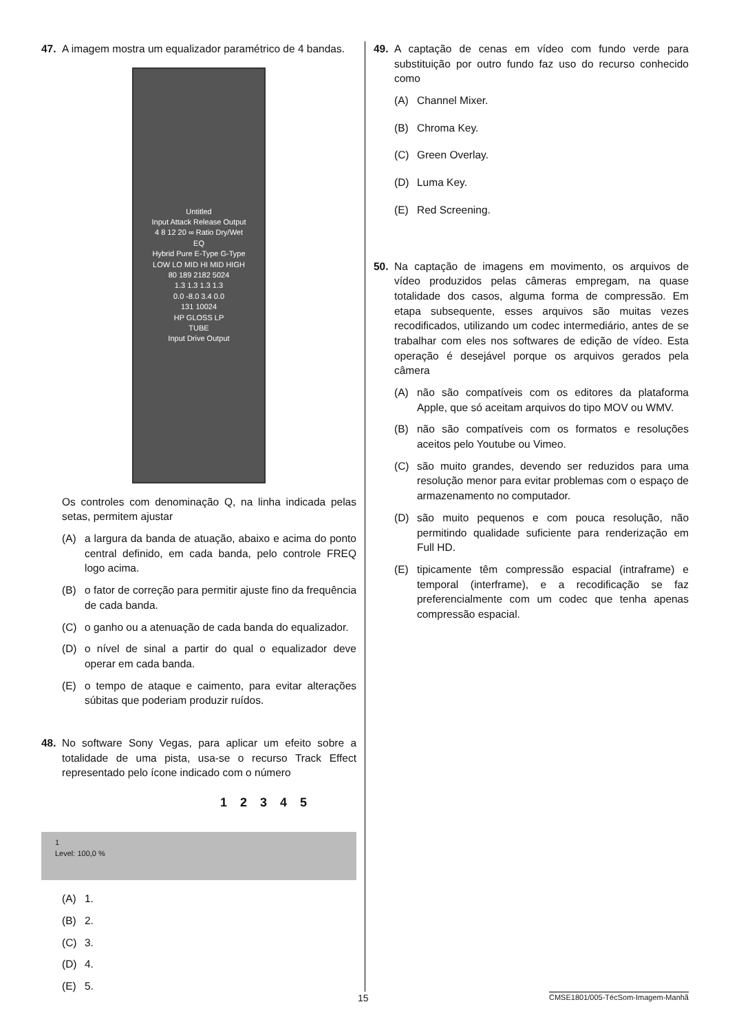47. A imagem mostra um equalizador paramétrico de 4 bandas.
Untitled
Input Attack Release Output
4 8 12 20 ∞ Ratio Dry/Wet
EQ
Hybrid Pure E-Type G-Type
LOW LO MID HI MID HIGH
80 189 2182 5024
1.3 1.3 1.3 1.3
0.0 -8.0 3.4 0.0
131 10024
HP GLOSS LP
TUBE
Input Drive Output
Os controles com denominação Q, na linha indicada pelas setas, permitem ajustar
(A) a largura da banda de atuação, abaixo e acima do ponto central definido, em cada banda, pelo controle FREQ logo acima.
(B) o fator de correção para permitir ajuste fino da frequência de cada banda.
(C) o ganho ou a atenuação de cada banda do equalizador.
(D) o nível de sinal a partir do qual o equalizador deve operar em cada banda.
(E) o tempo de ataque e caimento, para evitar alterações súbitas que poderiam produzir ruídos.
48. No software Sony Vegas, para aplicar um efeito sobre a totalidade de uma pista, usa-se o recurso Track Effect representado pelo ícone indicado com o número
1 2 3 4 5
1
Level: 100,0 %
(A) 1.
(B) 2.
(C) 3.
(D) 4.
(E) 5.
49. A captação de cenas em vídeo com fundo verde para substituição por outro fundo faz uso do recurso conhecido como
(A) Channel Mixer.
(B) Chroma Key.
(C) Green Overlay.
(D) Luma Key.
(E) Red Screening.
50. Na captação de imagens em movimento, os arquivos de vídeo produzidos pelas câmeras empregam, na quase totalidade dos casos, alguma forma de compressão. Em etapa subsequente, esses arquivos são muitas vezes recodificados, utilizando um codec intermediário, antes de se trabalhar com eles nos softwares de edição de vídeo. Esta operação é desejável porque os arquivos gerados pela câmera
(A) não são compatíveis com os editores da plataforma Apple, que só aceitam arquivos do tipo MOV ou WMV.
(B) não são compatíveis com os formatos e resoluções aceitos pelo Youtube ou Vimeo.
(C) são muito grandes, devendo ser reduzidos para uma resolução menor para evitar problemas com o espaço de armazenamento no computador.
(D) são muito pequenos e com pouca resolução, não permitindo qualidade suficiente para renderização em Full HD.
(E) tipicamente têm compressão espacial (intraframe) e temporal (interframe), e a recodificação se faz preferencialmente com um codec que tenha apenas compressão espacial.
15 CMSE1801/005-TécSom-Imagem-Manhã